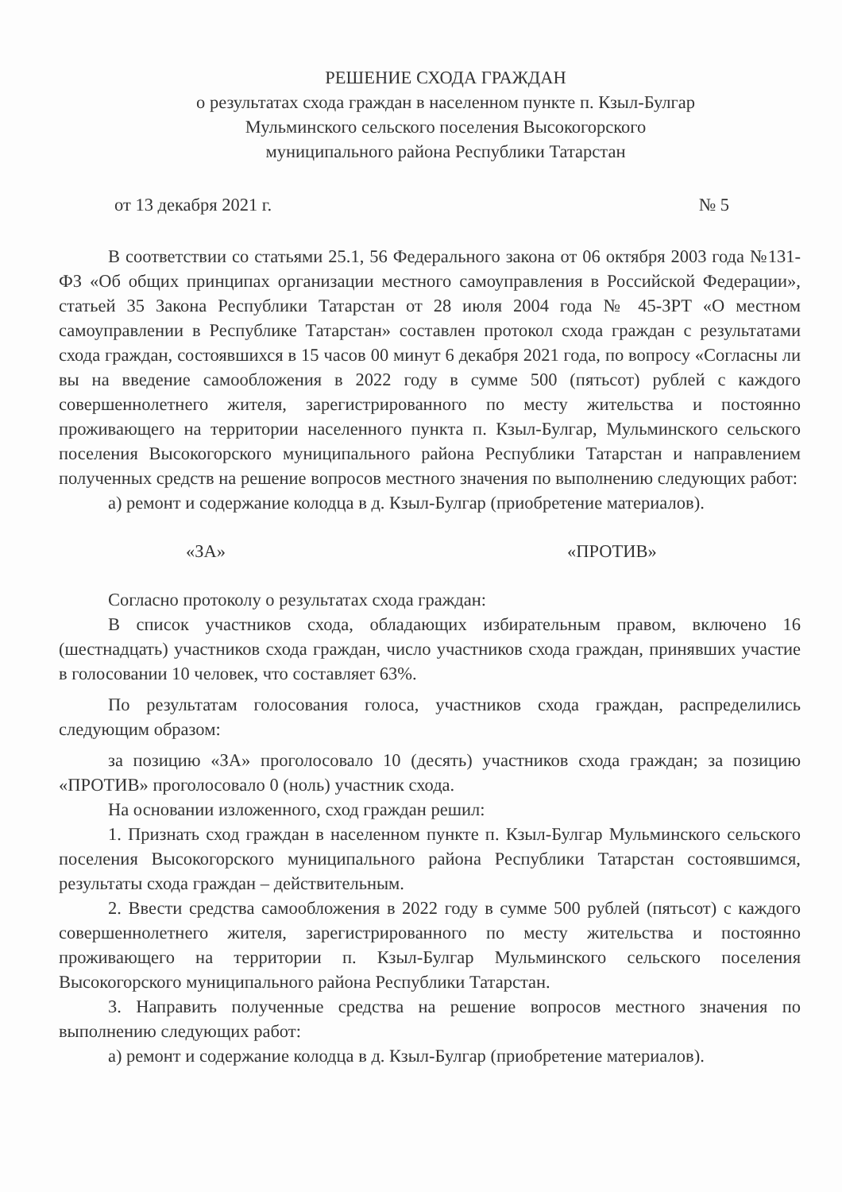РЕШЕНИЕ СХОДА ГРАЖДАН
о результатах схода граждан в населенном пункте п. Кзыл-Булгар
Мульминского сельского поселения Высокогорского
муниципального района Республики Татарстан
от 13 декабря 2021 г. № 5
В соответствии со статьями 25.1, 56 Федерального закона от 06 октября 2003 года №131-ФЗ «Об общих принципах организации местного самоуправления в Российской Федерации», статьей 35 Закона Республики Татарстан от 28 июля 2004 года № 45-ЗРТ «О местном самоуправлении в Республике Татарстан» составлен протокол схода граждан с результатами схода граждан, состоявшихся в 15 часов 00 минут 6 декабря 2021 года, по вопросу «Согласны ли вы на введение самообложения в 2022 году в сумме 500 (пятьсот) рублей с каждого совершеннолетнего жителя, зарегистрированного по месту жительства и постоянно проживающего на территории населенного пункта п. Кзыл-Булгар, Мульминского сельского поселения Высокогорского муниципального района Республики Татарстан и направлением полученных средств на решение вопросов местного значения по выполнению следующих работ:
а) ремонт и содержание колодца в д. Кзыл-Булгар (приобретение материалов).
«ЗА» «ПРОТИВ»
Согласно протоколу о результатах схода граждан:
В список участников схода, обладающих избирательным правом, включено 16 (шестнадцать) участников схода граждан, число участников схода граждан, принявших участие в голосовании 10 человек, что составляет 63%.
По результатам голосования голоса, участников схода граждан, распределились следующим образом:
за позицию «ЗА» проголосовало 10 (десять) участников схода граждан; за позицию «ПРОТИВ» проголосовало 0 (ноль) участник схода.
На основании изложенного, сход граждан решил:
1. Признать сход граждан в населенном пункте п. Кзыл-Булгар Мульминского сельского поселения Высокогорского муниципального района Республики Татарстан состоявшимся, результаты схода граждан – действительным.
2. Ввести средства самообложения в 2022 году в сумме 500 рублей (пятьсот) с каждого совершеннолетнего жителя, зарегистрированного по месту жительства и постоянно проживающего на территории п. Кзыл-Булгар Мульминского сельского поселения Высокогорского муниципального района Республики Татарстан.
3. Направить полученные средства на решение вопросов местного значения по выполнению следующих работ:
а) ремонт и содержание колодца в д. Кзыл-Булгар (приобретение материалов).